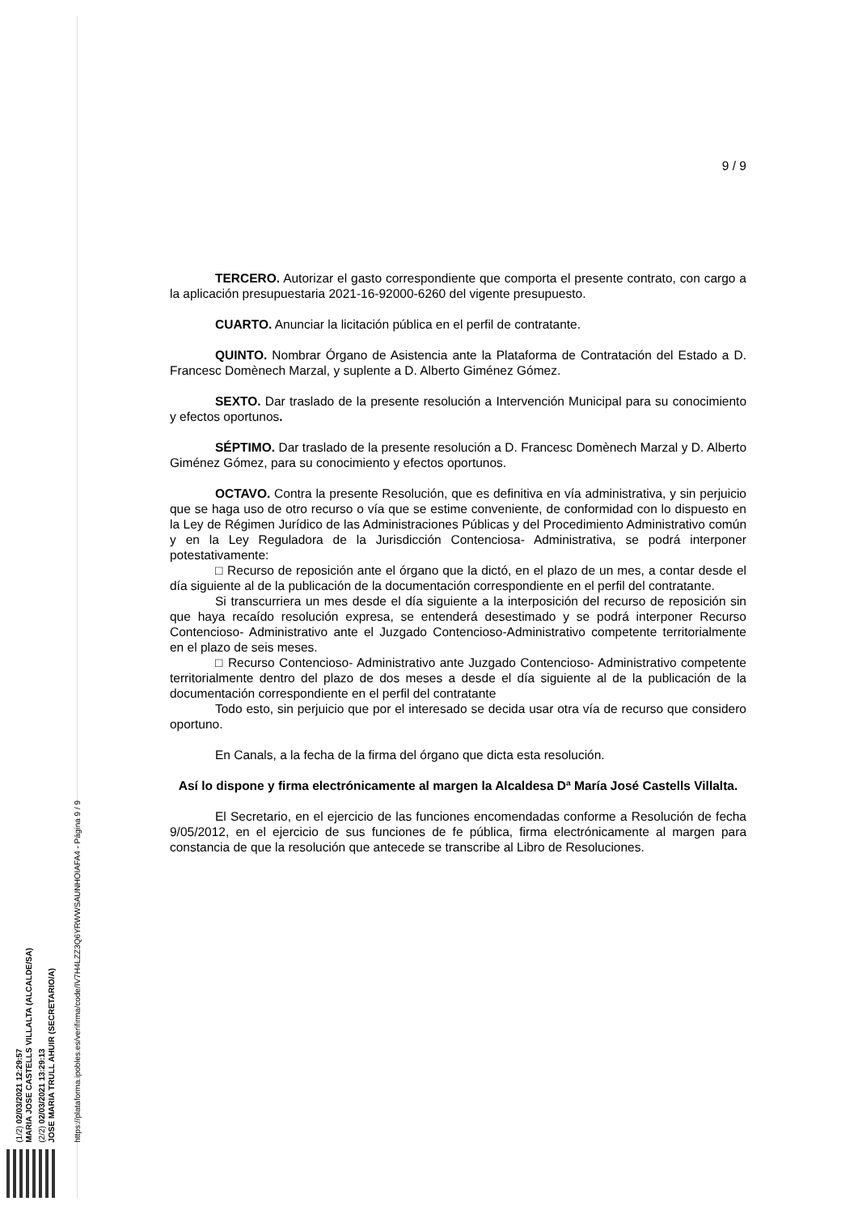(1/2) 02/03/2021 12:29:57
MARIA JOSE CASTELLS VILLALTA (ALCALDE/SA)
(2/2) 02/03/2021 13:29:13
JOSE MARIA TRULL AHUIR (SECRETARIO/A)
https://plataforma.ipobles.es/verifirma/code/IV7H4LZZ3Q6YRWWSAUNHOIAFA4 - Página 9 / 9
9 / 9
TERCERO. Autorizar el gasto correspondiente que comporta el presente contrato, con cargo a la aplicación presupuestaria 2021-16-92000-6260 del vigente presupuesto.
CUARTO. Anunciar la licitación pública en el perfil de contratante.
QUINTO. Nombrar Órgano de Asistencia ante la Plataforma de Contratación del Estado a D. Francesc Domènech Marzal, y suplente a D. Alberto Giménez Gómez.
SEXTO. Dar traslado de la presente resolución a Intervención Municipal para su conocimiento y efectos oportunos.
SÉPTIMO. Dar traslado de la presente resolución a D. Francesc Domènech Marzal y D. Alberto Giménez Gómez, para su conocimiento y efectos oportunos.
OCTAVO. Contra la presente Resolución, que es definitiva en vía administrativa, y sin perjuicio que se haga uso de otro recurso o vía que se estime conveniente, de conformidad con lo dispuesto en la Ley de Régimen Jurídico de las Administraciones Públicas y del Procedimiento Administrativo común y en la Ley Reguladora de la Jurisdicción Contenciosa- Administrativa, se podrá interponer potestativamente:
□ Recurso de reposición ante el órgano que la dictó, en el plazo de un mes, a contar desde el día siguiente al de la publicación de la documentación correspondiente en el perfil del contratante.
Si transcurriera un mes desde el día siguiente a la interposición del recurso de reposición sin que haya recaído resolución expresa, se entenderá desestimado y se podrá interponer Recurso Contencioso- Administrativo ante el Juzgado Contencioso-Administrativo competente territorialmente en el plazo de seis meses.
□ Recurso Contencioso- Administrativo ante Juzgado Contencioso- Administrativo competente territorialmente dentro del plazo de dos meses a desde el día siguiente al de la publicación de la documentación correspondiente en el perfil del contratante
Todo esto, sin perjuicio que por el interesado se decida usar otra vía de recurso que considero oportuno.
En Canals, a la fecha de la firma del órgano que dicta esta resolución.
Así lo dispone y firma electrónicamente al margen la Alcaldesa Dª María José Castells Villalta.
El Secretario, en el ejercicio de las funciones encomendadas conforme a Resolución de fecha 9/05/2012, en el ejercicio de sus funciones de fe pública, firma electrónicamente al margen para constancia de que la resolución que antecede se transcribe al Libro de Resoluciones.